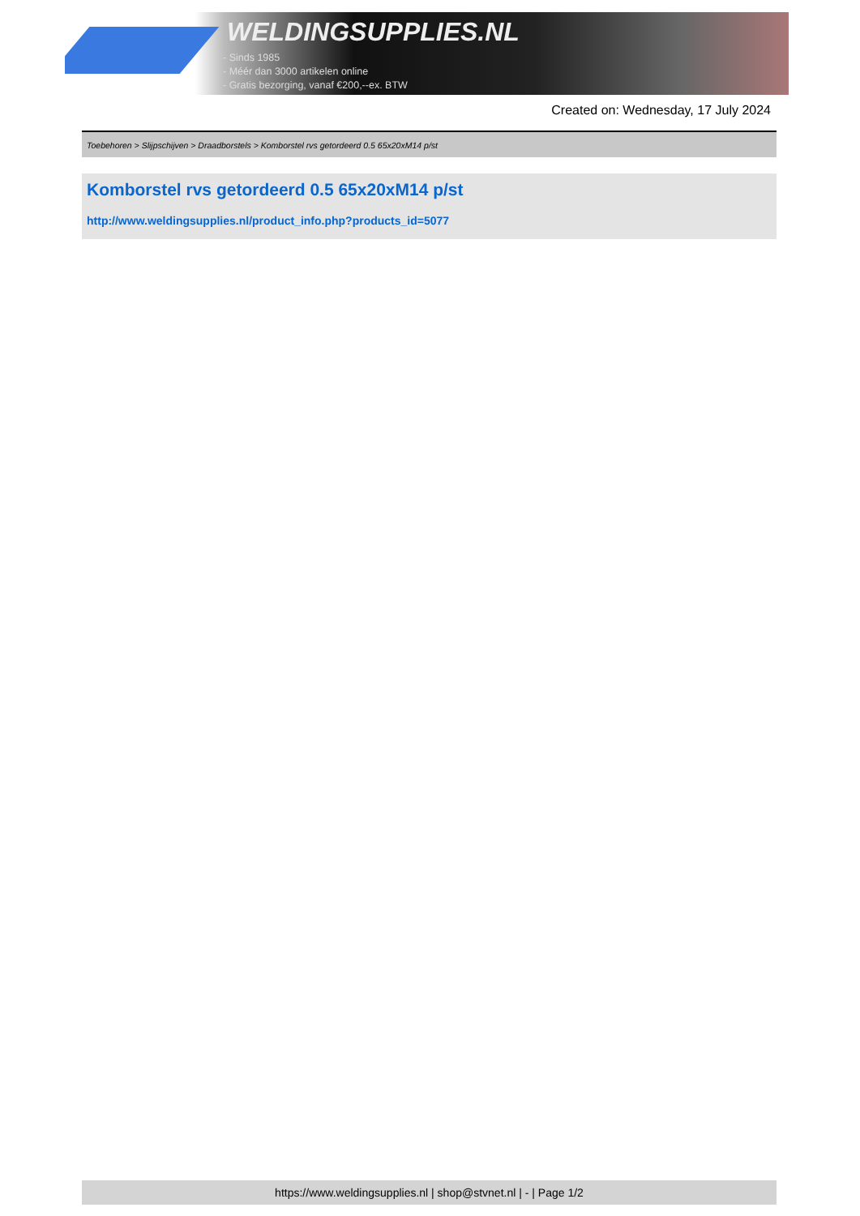WELDINGSUPPLIES.NL
- Sinds 1985
- Méér dan 3000 artikelen online
- Gratis bezorging, vanaf €200,--ex. BTW
Created on: Wednesday, 17 July 2024
Toebehoren > Slijpschijven > Draadborstels > Komborstel rvs getordeerd 0.5 65x20xM14 p/st
Komborstel rvs getordeerd 0.5 65x20xM14 p/st
http://www.weldingsupplies.nl/product_info.php?products_id=5077
https://www.weldingsupplies.nl | shop@stvnet.nl | - | Page 1/2